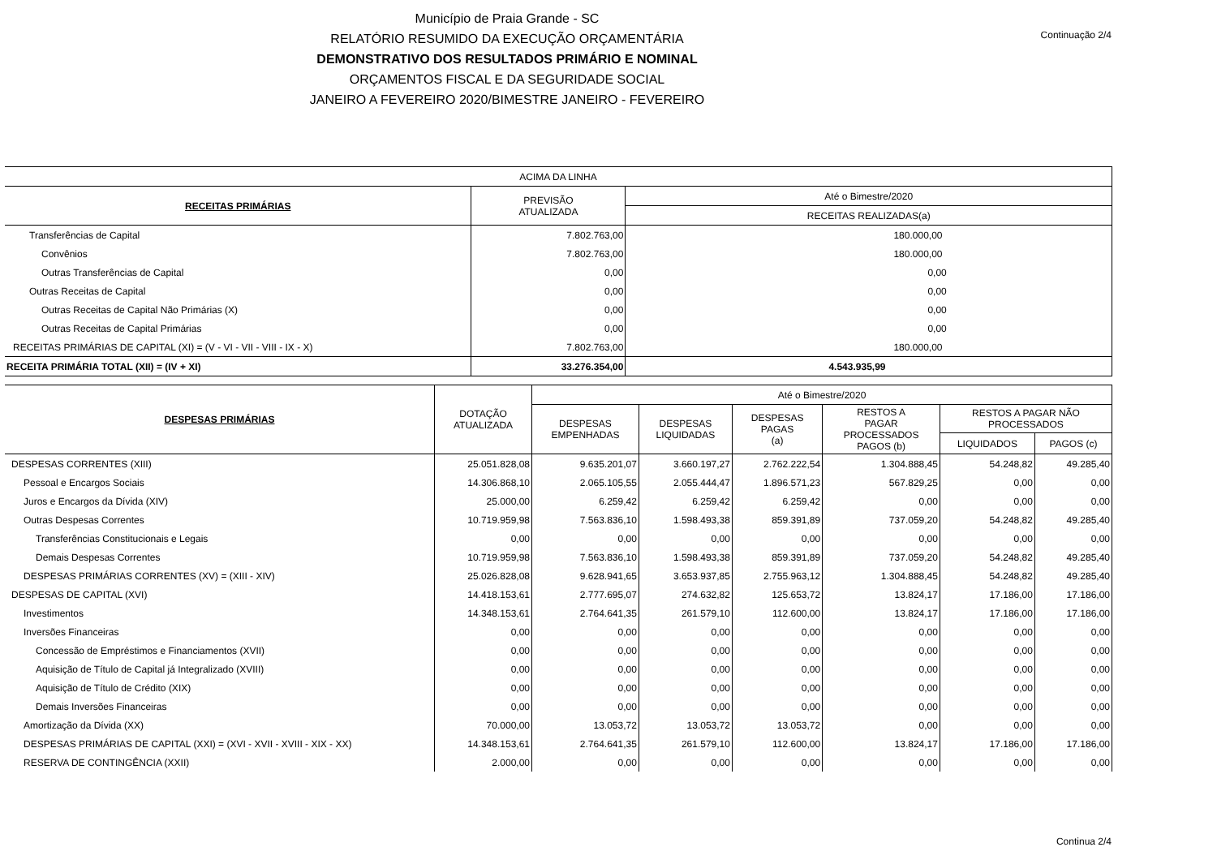Município de Praia Grande - SC
RELATÓRIO RESUMIDO DA EXECUÇÃO ORÇAMENTÁRIA
DEMONSTRATIVO DOS RESULTADOS PRIMÁRIO E NOMINAL
ORÇAMENTOS FISCAL E DA SEGURIDADE SOCIAL
JANEIRO A FEVEREIRO 2020/BIMESTRE JANEIRO - FEVEREIRO
Continuação 2/4
| ACIMA DA LINHA | | |
| RECEITAS PRIMÁRIAS | PREVISÃO ATUALIZADA | Até o Bimestre/2020 |
| | | RECEITAS REALIZADAS(a) |
| Transferências de Capital | 7.802.763,00 | 180.000,00 |
| Convênios | 7.802.763,00 | 180.000,00 |
| Outras Transferências de Capital | 0,00 | 0,00 |
| Outras Receitas de Capital | 0,00 | 0,00 |
| Outras Receitas de Capital Não Primárias (X) | 0,00 | 0,00 |
| Outras Receitas de Capital Primárias | 0,00 | 0,00 |
| RECEITAS PRIMÁRIAS DE CAPITAL (XI) = (V - VI - VII - VIII - IX - X) | 7.802.763,00 | 180.000,00 |
| RECEITA PRIMÁRIA TOTAL (XII) = (IV + XI) | 33.276.354,00 | 4.543.935,99 |
| DESPESAS PRIMÁRIAS | DOTAÇÃO ATUALIZADA | Até o Bimestre/2020 | | | | | |
| --- | --- | --- | --- | --- | --- | --- | --- |
| | | DESPESAS EMPENHADAS | DESPESAS LIQUIDADAS | DESPESAS PAGAS (a) | RESTOS A PAGAR PROCESSADOS PAGOS (b) | RESTOS A PAGAR NÃO PROCESSADOS | |
| | | | | | | LIQUIDADOS | PAGOS (c) |
| DESPESAS CORRENTES (XIII) | 25.051.828,08 | 9.635.201,07 | 3.660.197,27 | 2.762.222,54 | 1.304.888,45 | 54.248,82 | 49.285,40 |
| Pessoal e Encargos Sociais | 14.306.868,10 | 2.065.105,55 | 2.055.444,47 | 1.896.571,23 | 567.829,25 | 0,00 | 0,00 |
| Juros e Encargos da Dívida (XIV) | 25.000,00 | 6.259,42 | 6.259,42 | 6.259,42 | 0,00 | 0,00 | 0,00 |
| Outras Despesas Correntes | 10.719.959,98 | 7.563.836,10 | 1.598.493,38 | 859.391,89 | 737.059,20 | 54.248,82 | 49.285,40 |
| Transferências Constitucionais e Legais | 0,00 | 0,00 | 0,00 | 0,00 | 0,00 | 0,00 | 0,00 |
| Demais Despesas Correntes | 10.719.959,98 | 7.563.836,10 | 1.598.493,38 | 859.391,89 | 737.059,20 | 54.248,82 | 49.285,40 |
| DESPESAS PRIMÁRIAS CORRENTES (XV) = (XIII - XIV) | 25.026.828,08 | 9.628.941,65 | 3.653.937,85 | 2.755.963,12 | 1.304.888,45 | 54.248,82 | 49.285,40 |
| DESPESAS DE CAPITAL (XVI) | 14.418.153,61 | 2.777.695,07 | 274.632,82 | 125.653,72 | 13.824,17 | 17.186,00 | 17.186,00 |
| Investimentos | 14.348.153,61 | 2.764.641,35 | 261.579,10 | 112.600,00 | 13.824,17 | 17.186,00 | 17.186,00 |
| Inversões Financeiras | 0,00 | 0,00 | 0,00 | 0,00 | 0,00 | 0,00 | 0,00 |
| Concessão de Empréstimos e Financiamentos (XVII) | 0,00 | 0,00 | 0,00 | 0,00 | 0,00 | 0,00 | 0,00 |
| Aquisição de Título de Capital já Integralizado (XVIII) | 0,00 | 0,00 | 0,00 | 0,00 | 0,00 | 0,00 | 0,00 |
| Aquisição de Título de Crédito (XIX) | 0,00 | 0,00 | 0,00 | 0,00 | 0,00 | 0,00 | 0,00 |
| Demais Inversões Financeiras | 0,00 | 0,00 | 0,00 | 0,00 | 0,00 | 0,00 | 0,00 |
| Amortização da Dívida (XX) | 70.000,00 | 13.053,72 | 13.053,72 | 13.053,72 | 0,00 | 0,00 | 0,00 |
| DESPESAS PRIMÁRIAS DE CAPITAL (XXI) = (XVI - XVII - XVIII - XIX - XX) | 14.348.153,61 | 2.764.641,35 | 261.579,10 | 112.600,00 | 13.824,17 | 17.186,00 | 17.186,00 |
| RESERVA DE CONTINGÊNCIA (XXII) | 2.000,00 | 0,00 | 0,00 | 0,00 | 0,00 | 0,00 | 0,00 |
Continua 2/4